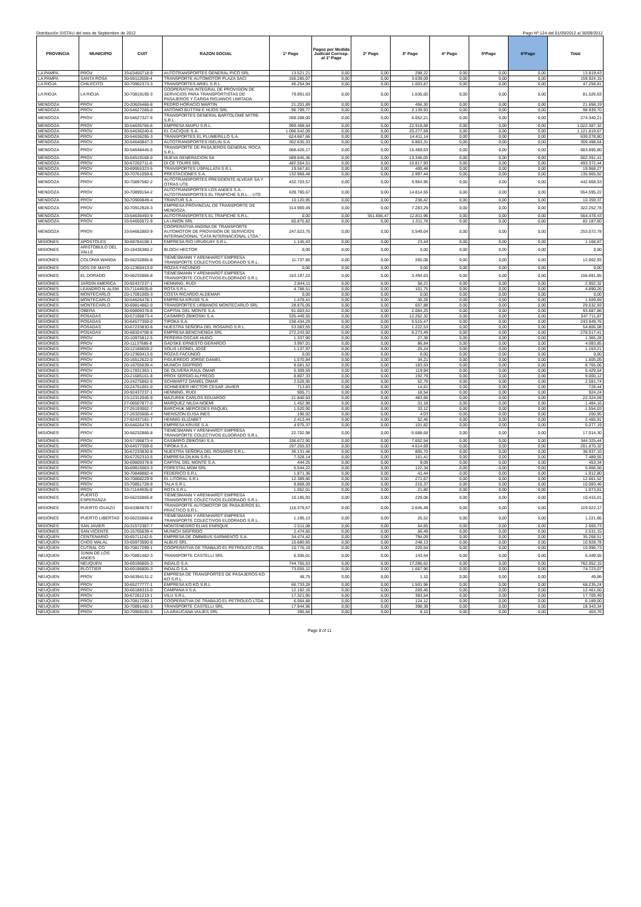Distribución SISTAU del mes de Septiembre de 2012 Pago Nº 124 del 01/09/2012 al 30/09/2012
| PROVINCIA | MUNICIPIO | CUIT | RAZON SOCIAL | 1º Pago | Pagos por Medida Judicial Corresp. al 1º Pago | 2º Pago | 3º Pago | 4º Pago | 5*Pago | 6*Pago | Total |
| --- | --- | --- | --- | --- | --- | --- | --- | --- | --- | --- | --- |
| LA PAMPA | PROV | 33-63450718-9 | AUTOTRANSPORTES GENERAL PICO SRL | 13.521,21 | 0,00 | 0,00 | 298,22 | 0,00 | 0,00 | 0,00 | 13.819,43 |
| LA PAMPA | SANTA ROSA | 30-59112659-4 | TRANSPORTE AUTOMOTOR PLAZA SACI | 156.285,07 | 0,00 | 0,00 | 3.639,09 | 0,00 | 0,00 | 0,00 | 159.924,15 |
| LA RIOJA | CHILECITO | 30-70962373-3 | TRANSPORTES ARIEL S.R.L | 46.254,94 | 0,00 | 0,00 | 1.003,87 | 0,00 | 0,00 | 0,00 | 47.258,81 |
| LA RIOJA | LA RIOJA | 30-70819195-3 | COOPERATIVA INTEGRAL DE PROVISION DE SERVICIOS PARA TRANSPORTISTAS DE PASAJEROS Y CARGA RIOJANOS LIMITADA | 79.891,63 | 0,00 | 0,00 | 1.635,00 | 0,00 | 0,00 | 0,00 | 81.526,63 |
| MENDOZA | PROV | 20-20626466-8 | PEDRO HORACIO MARTIN | 21.201,89 | 0,00 | 0,00 | 456,30 | 0,00 | 0,00 | 0,00 | 21.658,19 |
| MENDOZA | PROV | 30-54627266-0 | ANTONIO BUTTINI E HIJOS SRL | 96.799,77 | 0,00 | 0,00 | 2.139,93 | 0,00 | 0,00 | 0,00 | 98.939,70 |
| MENDOZA | PROV | 30-54627327-6 | TRANSPORTES GENERAL BARTOLOME MITRE S.R.L. | 268.288,00 | 0,00 | 0,00 | 6.052,21 | 0,00 | 0,00 | 0,00 | 274.340,21 |
| MENDOZA | PROV | 30-54635766-6 | EMPRESA MAIPU S.R.L. | 999.468,64 | 0,00 | 0,00 | 22.918,68 | 0,00 | 0,00 | 0,00 | 1.022.387,32 |
| MENDOZA | PROV | 30-54636240-6 | EL CACIQUE S.A. | 1.096.542,09 | 0,00 | 0,00 | 25.277,59 | 0,00 | 0,00 | 0,00 | 1.121.819,67 |
| MENDOZA | PROV | 30-54636295-3 | TRANSPORTES EL PLUMERILLO S.A. | 624.667,66 | 0,00 | 0,00 | 14.411,14 | 0,00 | 0,00 | 0,00 | 639.078,80 |
| MENDOZA | PROV | 30-54640847-3 | AUTOTRANSPORTES ISELIN S.A. | 302.635,33 | 0,00 | 0,00 | 6.863,31 | 0,00 | 0,00 | 0,00 | 309.498,64 |
| MENDOZA | PROV | 30-54648445-5 | TRANSPORTE DE PASAJEROS GENERAL ROCA S.R.L. | 668.426,17 | 0,00 | 0,00 | 15.469,63 | 0,00 | 0,00 | 0,00 | 683.895,80 |
| MENDOZA | PROV | 30-64519168-0 | NUEVA GENERACION SA | 589.045,36 | 0,00 | 0,00 | 13.346,05 | 0,00 | 0,00 | 0,00 | 602.391,41 |
| MENDOZA | PROV | 30-67202711-6 | DI CE TOURS SRL | 482.554,51 | 0,00 | 0,00 | 10.817,93 | 0,00 | 0,00 | 0,00 | 493.372,44 |
| MENDOZA | PROV | 30-69955323-5 | TRANSPORTES USPALLATA S.R.L. | 19.567,81 | 0,00 | 0,00 | 400,46 | 0,00 | 0,00 | 0,00 | 19.968,27 |
| MENDOZA | PROV | 30-70761059-6 | PRESTACIONES S.A. | 132.968,48 | 0,00 | 0,00 | 2.997,44 | 0,00 | 0,00 | 0,00 | 135.965,92 |
| MENDOZA | PROV | 30-70897582-2 | AUTOTRANSPORTES PRESIDENTE ALVEAR SA Y OTRAS UTE | 432.703,57 | 0,00 | 0,00 | 9.964,96 | 0,00 | 0,00 | 0,00 | 442.668,53 |
| MENDOZA | PROV | 30-70899154-2 | AUTOTRANSPORTES LOS ANDES S.A. - AUTOTRANSPORTES EL TRAPICHE S.R.L. - UTE | 639.780,67 | 0,00 | 0,00 | 14.814,55 | 0,00 | 0,00 | 0,00 | 654.595,22 |
| MENDOZA | PROV | 30-70900849-4 | TRANTUR S.A. | 10.120,95 | 0,00 | 0,00 | 238,42 | 0,00 | 0,00 | 0,00 | 10.359,37 |
| MENDOZA | PROV | 30-70912928-3 | EMPRESA PROVINCIAL DE TRANSPORTE DE MENDOZA | 314.969,49 | 0,00 | 0,00 | 7.283,29 | 0,00 | 0,00 | 0,00 | 322.252,78 |
| MENDOZA | PROV | 33-54636493-9 | AUTOTRANSPORTES EL TRAPICHE S.R.L. | 0,00 | 0,00 | 551.666,47 | 12.811,96 | 0,00 | 0,00 | 0,00 | 564.478,43 |
| MENDOZA | PROV | 33-54650572-9 | LA UNION SRL | 80.875,82 | 0,00 | 0,00 | 1.311,78 | 0,00 | 0,00 | 0,00 | 82.187,60 |
| MENDOZA | PROV | 33-54662883-9 | COOPERATIVA ANDINA DE TRANSPORTE AUTOMOTOR DE PROVISIÓN DE SERVICIOS INTERNACIONAL "CATA INTERNACIONAL LTDA." | 247.523,75 | 0,00 | 0,00 | 5.549,04 | 0,00 | 0,00 | 0,00 | 253.072,78 |
| MISIONES | APOSTOLES | 30-68784108-1 | EMPRESA RIO URUGUAY S.R.L. | 1.145,43 | 0,00 | 0,00 | 23,44 | 0,00 | 0,00 | 0,00 | 1.168,87 |
| MISIONES | ARISTOBULO DEL VALLE | 20-18436380-2 | BLOCH HECTOR | 0,00 | 0,00 | 0,00 | 0,00 | 0,00 | 0,00 | 0,00 | 0,00 |
| MISIONES | COLONIA WANDA | 30-56232866-8 | TIEMESMANN Y ARENHARDT EMPRESA TRANSPORTE COLECTIVOS ELDORADO S.R.L. | 11.737,85 | 0,00 | 0,00 | 265,08 | 0,00 | 0,00 | 0,00 | 12.002,93 |
| MISIONES | DOS DE MAYO | 20-12360413-0 | ROZAS FACUNDO | 0,00 | 0,00 | 0,00 | 0,00 | 0,00 | 0,00 | 0,00 | 0,00 |
| MISIONES | EL DORADO | 30-56232866-8 | TIEMESMANN Y ARENHARDT EMPRESA TRANSPORTE COLECTIVOS ELDORADO S.R.L. | 153.197,22 | 0,00 | 0,00 | 3.494,63 | 0,00 | 0,00 | 0,00 | 156.691,85 |
| MISIONES | JARDIN AMERICA | 20-92437237-1 | HENNING, RUDI | 2.844,11 | 0,00 | 0,00 | 58,21 | 0,00 | 0,00 | 0,00 | 2.902,32 |
| MISIONES | LEANDRO N. ALEM | 33-71144935-9 | ROTA S.R.L | 4.788,51 | 0,00 | 0,00 | 101,75 | 0,00 | 0,00 | 0,00 | 4.890,26 |
| MISIONES | MONTECARLO | 20-17091005-3 | COSTA RICARDO ALDEMAR | 0,00 | 0,00 | 0,00 | 0,00 | 0,00 | 0,00 | 0,00 | 0,00 |
| MISIONES | MONTECARLO | 30-54626478-1 | EMPRESA KRUSE S.A. | 1.479,41 | 0,00 | 0,00 | 30,28 | 0,00 | 0,00 | 0,00 | 1.509,69 |
| MISIONES | MONTECARLO | 30-69814862-0 | TRANSPORTES URBANOS MONTECARLO SRL | 28.875,05 | 0,00 | 0,00 | 657,88 | 0,00 | 0,00 | 0,00 | 29.532,93 |
| MISIONES | OBERA | 30-69809378-8 | CAPITAL DEL MONTE S.A. | 91.603,61 | 0,00 | 0,00 | 2.084,25 | 0,00 | 0,00 | 0,00 | 93.687,86 |
| MISIONES | POSADAS | 30-57196873-4 | CASIMIRO ZBIKOSKI S.A. | 535.449,55 | 0,00 | 0,00 | 12.262,32 | 0,00 | 0,00 | 0,00 | 547.711,87 |
| MISIONES | POSADAS | 30-64577359-0 | TIPOKA S.A. | 238.434,29 | 0,00 | 0,00 | 5.515,47 | 0,00 | 0,00 | 0,00 | 243.949,76 |
| MISIONES | POSADAS | 30-67233830-8 | NUESTRA SEÑORA DEL ROSARIO S.R.L. | 53.583,55 | 0,00 | 0,00 | 1.222,53 | 0,00 | 0,00 | 0,00 | 54.806,08 |
| MISIONES | POSADAS | 30-68324708-8 | EMPRESA BENCIVENGA SRL | 272.243,92 | 0,00 | 0,00 | 6.273,49 | 0,00 | 0,00 | 0,00 | 278.517,41 |
| MISIONES | PROV | 20-10975812-5 | PEREIRA OSCAR HUGO | 1.337,90 | 0,00 | 0,00 | 27,38 | 0,00 | 0,00 | 0,00 | 1.365,28 |
| MISIONES | PROV | 20-11137686-8 | GADSKE ERNESTO GERARDO | 3.997,01 | 0,00 | 0,00 | 86,84 | 0,00 | 0,00 | 0,00 | 4.083,85 |
| MISIONES | PROV | 20-12189659-2 | SOLIS LEONEL JOSÉ | 1.137,97 | 0,00 | 0,00 | 25,24 | 0,00 | 0,00 | 0,00 | 1.163,21 |
| MISIONES | PROV | 20-12360413-0 | ROZAS FACUNDO | 0,00 | 0,00 | 0,00 | 0,00 | 0,00 | 0,00 | 0,00 | 0,00 |
| MISIONES | PROV | 20-16512622-0 | FIGUEREDO JORGE DANIEL | 1.570,84 | 0,00 | 0,00 | 34,21 | 0,00 | 0,00 | 0,00 | 1.605,05 |
| MISIONES | PROV | 20-16705639-4 | MUNICH SIGFRIDO | 8.581,52 | 0,00 | 0,00 | 183,53 | 0,00 | 0,00 | 0,00 | 8.765,06 |
| MISIONES | PROV | 20-17831363-1 | DE OLIVERA RAUL OMAR | 5.309,59 | 0,00 | 0,00 | 119,94 | 0,00 | 0,00 | 0,00 | 5.429,54 |
| MISIONES | PROV | 20-21685161-8 | PROX SERGIO ALFREDO | 8.807,33 | 0,00 | 0,00 | 192,79 | 0,00 | 0,00 | 0,00 | 9.000,12 |
| MISIONES | PROV | 20-24275862-6 | SCHWARTZ DANIEL OMAR | 2.528,95 | 0,00 | 0,00 | 52,79 | 0,00 | 0,00 | 0,00 | 2.581,74 |
| MISIONES | PROV | 20-24751001-0 | SCHNEIDER HECTOR CESAR JAVIER | 713,83 | 0,00 | 0,00 | 14,61 | 0,00 | 0,00 | 0,00 | 728,44 |
| MISIONES | PROV | 20-92437237-1 | HENNING, RUDI | 905,71 | 0,00 | 0,00 | 18,54 | 0,00 | 0,00 | 0,00 | 924,24 |
| MISIONES | PROV | 23-12312046-9 | MAZUREK CARLOS EDUARDO | 21.840,93 | 0,00 | 0,00 | 483,66 | 0,00 | 0,00 | 0,00 | 22.324,59 |
| MISIONES | PROV | 27-06507877-0 | MARQUEZ NILDA NOEMÍ | 1.452,98 | 0,00 | 0,00 | 31,18 | 0,00 | 0,00 | 0,00 | 1.484,16 |
| MISIONES | PROV | 27-26193002-7 | BARCHUK MERCEDES RAQUEL | 1.520,90 | 0,00 | 0,00 | 33,12 | 0,00 | 0,00 | 0,00 | 1.554,03 |
| MISIONES | PROV | 27-26325606-4 | NIENSZON ELISA INES | 196,92 | 0,00 | 0,00 | 4,03 | 0,00 | 0,00 | 0,00 | 200,95 |
| MISIONES | PROV | 27-92437181-7 | HENNIG ELIZABET | 2.413,44 | 0,00 | 0,00 | 52,46 | 0,00 | 0,00 | 0,00 | 2.465,91 |
| MISIONES | PROV | 30-54626478-1 | EMPRESA KRUSE S.A. | 4.975,37 | 0,00 | 0,00 | 101,82 | 0,00 | 0,00 | 0,00 | 5.077,19 |
| MISIONES | PROV | 30-56232866-8 | TIEMESMANN Y ARENHARDT EMPRESA TRANSPORTE COLECTIVOS ELDORADO S.R.L. | 22.702,98 | 0,00 | 0,00 | -5.688,68 | 0,00 | 0,00 | 0,00 | 17.014,30 |
| MISIONES | PROV | 30-57196873-4 | CASIMIRO ZBIKOSKI S.A. | 336.672,90 | 0,00 | 0,00 | 7.652,54 | 0,00 | 0,00 | 0,00 | 344.325,44 |
| MISIONES | PROV | 30-64577359-0 | TIPOKA S.A. | 197.255,63 | 0,00 | 0,00 | 4.614,69 | 0,00 | 0,00 | 0,00 | 201.870,32 |
| MISIONES | PROV | 30-67233830-8 | NUESTRA SEÑORA DEL ROSARIO S.R.L. | 36.131,46 | 0,00 | 0,00 | 805,70 | 0,00 | 0,00 | 0,00 | 36.937,16 |
| MISIONES | PROV | 30-67252310-5 | EMPRESA DILKIN S.R.L | 7.328,14 | 0,00 | 0,00 | 161,41 | 0,00 | 0,00 | 0,00 | 7.489,55 |
| MISIONES | PROV | 30-69809378-8 | CAPITAL DEL MONTE S.A. | 444,25 | 0,00 | 0,00 | 9,09 | 0,00 | 0,00 | 0,00 | 453,34 |
| MISIONES | PROV | 30-69815063-3 | FORESTAL MDM SRL | 5.544,22 | 0,00 | 0,00 | 122,34 | 0,00 | 0,00 | 0,00 | 5.666,56 |
| MISIONES | PROV | 30-70848882-4 | FEDERICO S.R.L | 1.871,36 | 0,00 | 0,00 | 41,44 | 0,00 | 0,00 | 0,00 | 1.912,80 |
| MISIONES | PROV | 30-70868229-9 | EL LITORAL S.R.L | 12.389,86 | 0,00 | 0,00 | 271,67 | 0,00 | 0,00 | 0,00 | 12.661,52 |
| MISIONES | PROV | 33-70851728-9 | TALA S.R.L. | 9.868,09 | 0,00 | 0,00 | 215,37 | 0,00 | 0,00 | 0,00 | 10.083,46 |
| MISIONES | PROV | 33-71144935-9 | ROTA S.R.L | 1.052,01 | 0,00 | 0,00 | 21,80 | 0,00 | 0,00 | 0,00 | 1.073,81 |
| MISIONES | PUERTO ESPERANZA | 30-56232866-8 | TIEMESMANN Y ARENHARDT EMPRESA TRANSPORTE COLECTIVOS ELDORADO S.R.L. | 10.185,93 | 0,00 | 0,00 | 229,08 | 0,00 | 0,00 | 0,00 | 10.415,01 |
| MISIONES | PUERTO IGUAZÚ | 30-63384679-7 | TRANSPORTE AUTOMOTOR DE PASAJEROS EL PRACTICO S.R.L. | 116.376,67 | 0,00 | 0,00 | 2.645,49 | 0,00 | 0,00 | 0,00 | 119.022,17 |
| MISIONES | PUERTO LIBERTAD | 30-56232866-8 | TIEMESMANN Y ARENHARDT EMPRESA TRANSPORTE COLECTIVOS ELDORADO S.R.L. | 1.195,13 | 0,00 | 0,00 | 26,52 | 0,00 | 0,00 | 0,00 | 1.221,66 |
| MISIONES | SAN JAVIER | 20-31572387-7 | MONTENEGRO ELIAS ENRIQUE | 2.511,08 | 0,00 | 0,00 | 54,65 | 0,00 | 0,00 | 0,00 | 2.565,73 |
| MISIONES | SAN VICENTE | 20-16705639-4 | MUNICH SIGFRIDO | 2.474,65 | 0,00 | 0,00 | 56,49 | 0,00 | 0,00 | 0,00 | 2.531,15 |
| NEUQUEN | CENTENARIO | 30-65711242-5 | EMPRESA DE OMNIBUS SARMIENTO S.A. | 34.474,42 | 0,00 | 0,00 | 794,09 | 0,00 | 0,00 | 0,00 | 35.268,51 |
| NEUQUEN | CHOS MALAL | 33-65973590-9 | ALBUS SRL | 10.680,65 | 0,00 | 0,00 | 248,13 | 0,00 | 0,00 | 0,00 | 10.928,78 |
| NEUQUEN | CUTRAL CO | 30-70817299-1 | COOPERATIVA DE TRABAJO EL PETROLEO LTDA. | 10.776,19 | 0,00 | 0,00 | 220,54 | 0,00 | 0,00 | 0,00 | 10.996,73 |
| NEUQUEN | JUNIN DE LOS ANDES | 30-70891482-3 | TRANSPORTE CASTELLI SRL | 6.306,01 | 0,00 | 0,00 | 143,54 | 0,00 | 0,00 | 0,00 | 6.449,55 |
| NEUQUEN | NEUQUEN | 30-69196805-3 | INDALO S.A. | 744.765,53 | 0,00 | 0,00 | 17.286,62 | 0,00 | 0,00 | 0,00 | 762.052,15 |
| NEUQUEN | PLOTTIER | 30-69196805-3 | INDALO S.A. | 73.055,12 | 0,00 | 0,00 | 1.667,96 | 0,00 | 0,00 | 0,00 | 74.723,07 |
| NEUQUEN | PROV | 30-56394131-2 | EMPRESA DE TRANSPORTES DE PASAJEROS KO KO S.R.L. | 48,75 | 0,00 | 0,00 | 1,10 | 0,00 | 0,00 | 0,00 | 49,86 |
| NEUQUEN | PROV | 30-65277777-1 | EMPRESA KO KO S.R.L | 66.733,28 | 0,00 | 0,00 | 1.501,96 | 0,00 | 0,00 | 0,00 | 68.235,24 |
| NEUQUEN | PROV | 30-66188315-0 | CAMPANA II S.A. | 12.192,16 | 0,00 | 0,00 | 269,45 | 0,00 | 0,00 | 0,00 | 12.461,60 |
| NEUQUEN | PROV | 30-67261219-1 | VILU S.R.L. | 17.321,95 | 0,00 | 0,00 | 383,54 | 0,00 | 0,00 | 0,00 | 17.705,49 |
| NEUQUEN | PROV | 30-70817299-1 | COOPERATIVA DE TRABAJO EL PETROLEO LTDA. | 6.064,88 | 0,00 | 0,00 | 124,12 | 0,00 | 0,00 | 0,00 | 6.189,00 |
| NEUQUEN | PROV | 30-70891482-3 | TRANSPORTE CASTELLI SRL | 17.944,96 | 0,00 | 0,00 | 398,38 | 0,00 | 0,00 | 0,00 | 18.343,34 |
| NEUQUEN | PROV | 30-70959195-5 | LA ARAUCANA VIAJES SRL | 395,66 | 0,00 | 0,00 | 8,10 | 0,00 | 0,00 | 0,00 | 403,76 |
Page 8 of 11